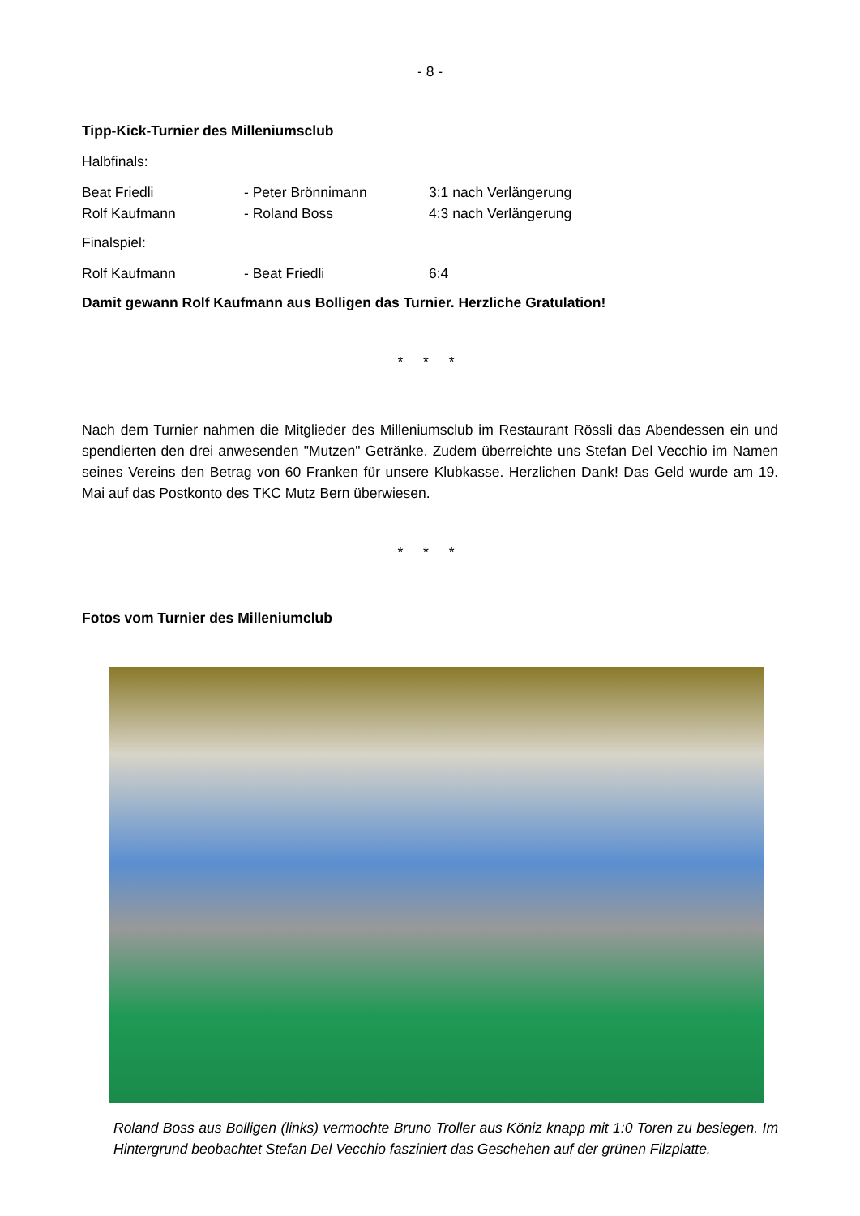- 8 -
Tipp-Kick-Turnier des Milleniumsclub
Halbfinals:
| Beat Friedli | - Peter Brönnimann | 3:1 nach Verlängerung |
| Rolf Kaufmann | - Roland Boss | 4:3 nach Verlängerung |
Finalspiel:
| Rolf Kaufmann | - Beat Friedli | 6:4 |
Damit gewann Rolf Kaufmann aus Bolligen das Turnier. Herzliche Gratulation!
* * *
Nach dem Turnier nahmen die Mitglieder des Milleniumsclub im Restaurant Rössli das Abendessen ein und spendierten den drei anwesenden "Mutzen" Getränke. Zudem überreichte uns Stefan Del Vecchio im Namen seines Vereins den Betrag von 60 Franken für unsere Klubkasse. Herzlichen Dank! Das Geld wurde am 19. Mai auf das Postkonto des TKC Mutz Bern überwiesen.
* * *
Fotos vom Turnier des Milleniumclub
Roland Boss aus Bolligen (links) vermochte Bruno Troller aus Köniz knapp mit 1:0 Toren zu besiegen. Im Hintergrund beobachtet Stefan Del Vecchio fasziniert das Geschehen auf der grünen Filzplatte.